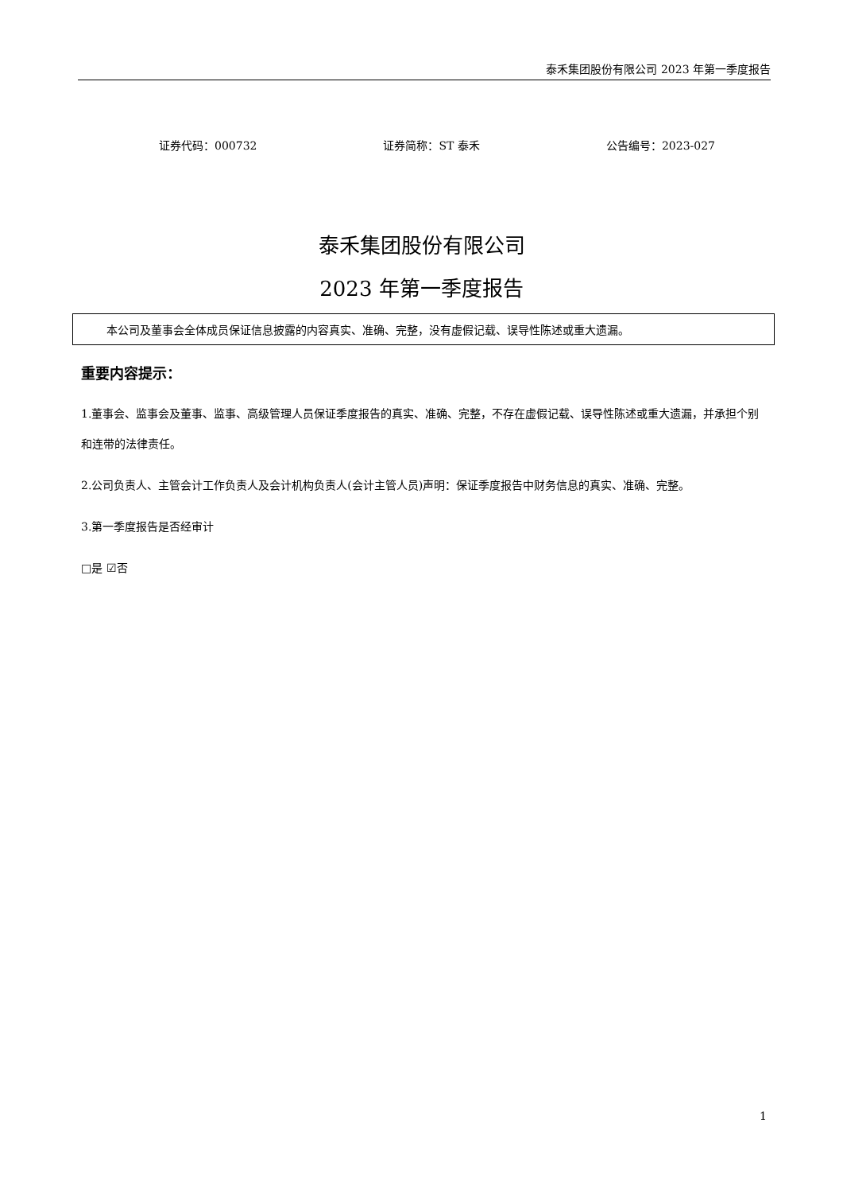泰禾集团股份有限公司 2023 年第一季度报告
证券代码：000732 证券简称：ST 泰禾 公告编号：2023-027
泰禾集团股份有限公司
2023 年第一季度报告
本公司及董事会全体成员保证信息披露的内容真实、准确、完整，没有虚假记载、误导性陈述或重大遗漏。
重要内容提示：
1.董事会、监事会及董事、监事、高级管理人员保证季度报告的真实、准确、完整，不存在虚假记载、误导性陈述或重大遗漏，并承担个别和连带的法律责任。
2.公司负责人、主管会计工作负责人及会计机构负责人(会计主管人员)声明：保证季度报告中财务信息的真实、准确、完整。
3.第一季度报告是否经审计
□是 ☑否
1